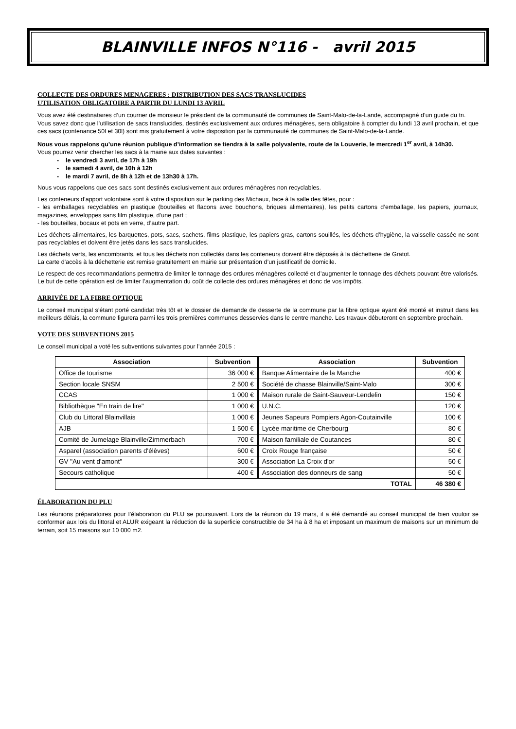BLAINVILLE INFOS N°116 - avril 2015
COLLECTE DES ORDURES MENAGERES : DISTRIBUTION DES SACS TRANSLUCIDES
UTILISATION OBLIGATOIRE A PARTIR DU LUNDI 13 AVRIL
Vous avez été destinataires d’un courrier de monsieur le président de la communauté de communes de Saint-Malo-de-la-Lande, accompagné d’un guide du tri.
Vous savez donc que l’utilisation de sacs translucides, destinés exclusivement aux ordures ménagères, sera obligatoire à compter du lundi 13 avril prochain, et que ces sacs (contenance 50l et 30l) sont mis gratuitement à votre disposition par la communauté de communes de Saint-Malo-de-la-Lande.
Nous vous rappelons qu’une réunion publique d’information se tiendra à la salle polyvalente, route de la Louverie, le mercredi 1<sup>er</sup> avril, à 14h30.
Vous pourrez venir chercher les sacs à la mairie aux dates suivantes :
- le vendredi 3 avril, de 17h à 19h
- le samedi 4 avril, de 10h à 12h
- le mardi 7 avril, de 8h à 12h et de 13h30 à 17h.
Nous vous rappelons que ces sacs sont destinés exclusivement aux ordures ménagères non recyclables.
Les conteneurs d’apport volontaire sont à votre disposition sur le parking des Michaux, face à la salle des fêtes, pour :
- les emballages recyclables en plastique (bouteilles et flacons avec bouchons, briques alimentaires), les petits cartons d’emballage, les papiers, journaux, magazines, enveloppes sans film plastique, d’une part ;
- les bouteilles, bocaux et pots en verre, d’autre part.
Les déchets alimentaires, les barquettes, pots, sacs, sachets, films plastique, les papiers gras, cartons souillés, les déchets d’hygiène, la vaisselle cassée ne sont pas recyclables et doivent être jetés dans les sacs translucides.
Les déchets verts, les encombrants, et tous les déchets non collectés dans les conteneurs doivent être déposés à la déchetterie de Gratot.
La carte d’accès à la déchetterie est remise gratuitement en mairie sur présentation d’un justificatif de domicile.
Le respect de ces recommandations permettra de limiter le tonnage des ordures ménagères collecté et d’augmenter le tonnage des déchets pouvant être valorisés. Le but de cette opération est de limiter l’augmentation du coût de collecte des ordures ménagères et donc de vos impôts.
ARRIVÉE DE LA FIBRE OPTIQUE
Le conseil municipal s’étant porté candidat très tôt et le dossier de demande de desserte de la commune par la fibre optique ayant été monté et instruit dans les meilleurs délais, la commune figurera parmi les trois premières communes desservies dans le centre manche. Les travaux débuteront en septembre prochain.
VOTE DES SUBVENTIONS 2015
Le conseil municipal a voté les subventions suivantes pour l’année 2015 :
| Association | Subvention | Association | Subvention |
| --- | --- | --- | --- |
| Office de tourisme | 36 000 € | Banque Alimentaire de la Manche | 400 € |
| Section locale SNSM | 2 500 € | Société de chasse Blainville/Saint-Malo | 300 € |
| CCAS | 1 000 € | Maison rurale de Saint-Sauveur-Lendelin | 150 € |
| Bibliothèque "En train de lire" | 1 000 € | U.N.C. | 120 € |
| Club du Littoral Blainvillais | 1 000 € | Jeunes Sapeurs Pompiers Agon-Coutainville | 100 € |
| AJB | 1 500 € | Lycée maritime de Cherbourg | 80 € |
| Comité de Jumelage Blainville/Zimmerbach | 700 € | Maison familiale de Coutances | 80 € |
| Asparel (association parents d'élèves) | 600 € | Croix Rouge française | 50 € |
| GV "Au vent d'amont" | 300 € | Association La Croix d'or | 50 € |
| Secours catholique | 400 € | Association des donneurs de sang | 50 € |
| TOTAL | | | 46 380 € |
ÉLABORATION DU PLU
Les réunions préparatoires pour l’élaboration du PLU se poursuivent. Lors de la réunion du 19 mars, il a été demandé au conseil municipal de bien vouloir se conformer aux lois du littoral et ALUR exigeant la réduction de la superficie constructible de 34 ha à 8 ha et imposant un maximum de maisons sur un minimum de terrain, soit 15 maisons sur 10 000 m2.